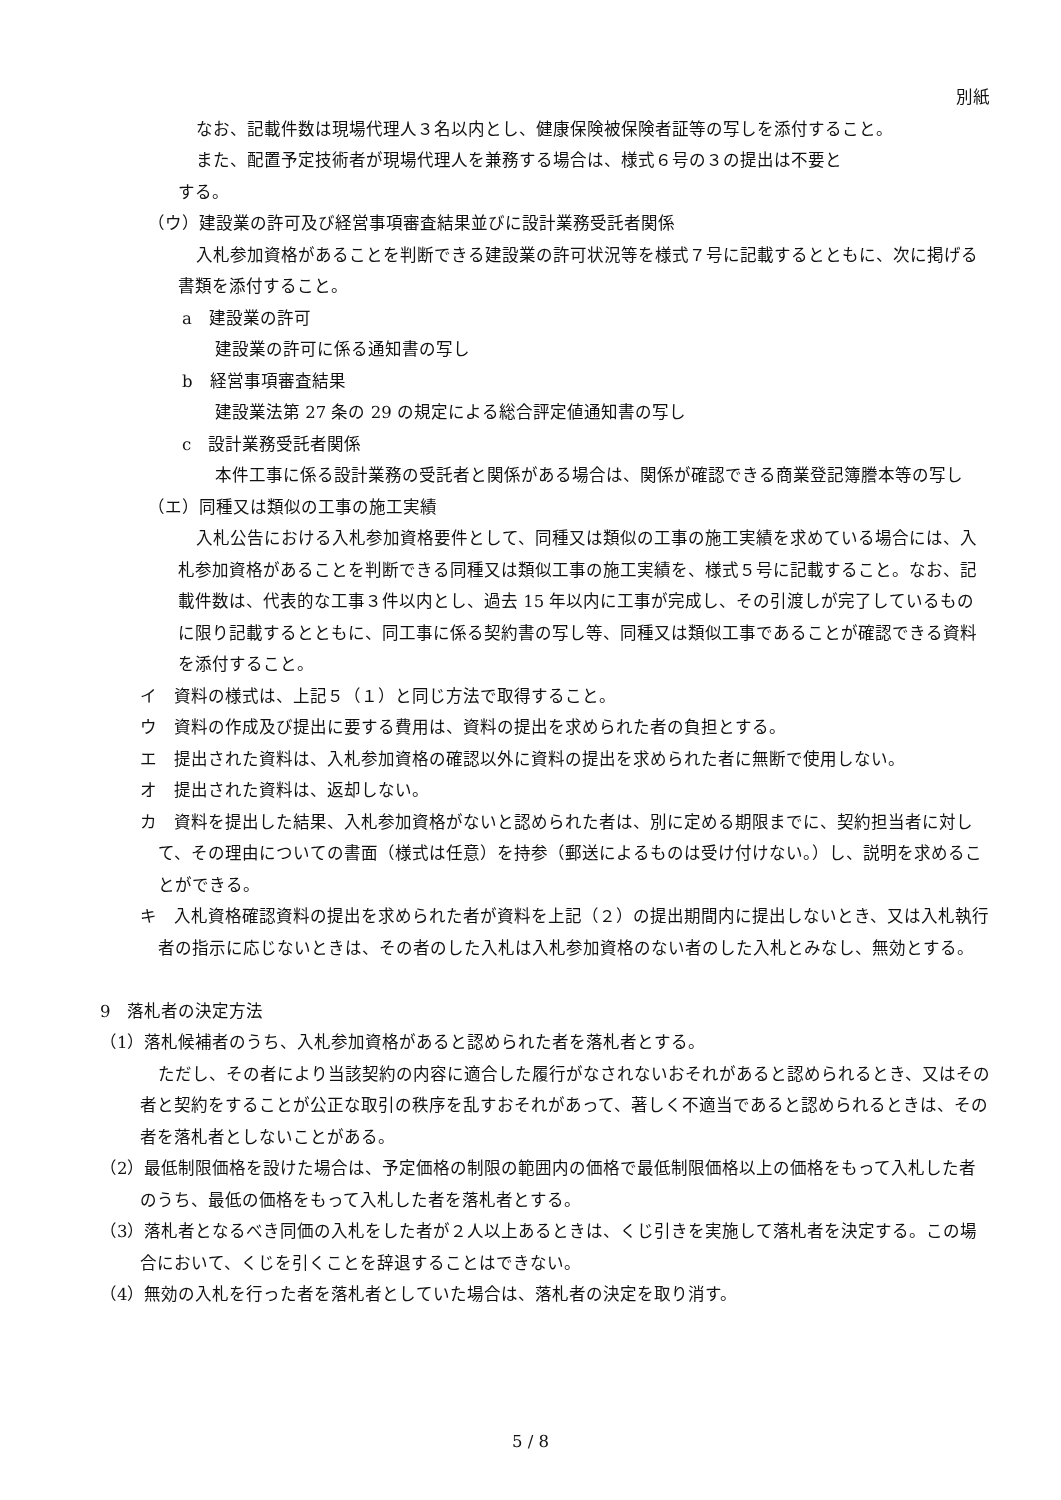別紙
なお、記載件数は現場代理人３名以内とし、健康保険被保険者証等の写しを添付すること。
また、配置予定技術者が現場代理人を兼務する場合は、様式６号の３の提出は不要と
する。
（ウ）建設業の許可及び経営事項審査結果並びに設計業務受託者関係
入札参加資格があることを判断できる建設業の許可状況等を様式７号に記載するとともに、次に掲げる書類を添付すること。
a　建設業の許可
建設業の許可に係る通知書の写し
b　経営事項審査結果
建設業法第 27 条の 29 の規定による総合評定値通知書の写し
c　設計業務受託者関係
本件工事に係る設計業務の受託者と関係がある場合は、関係が確認できる商業登記簿謄本等の写し
（エ）同種又は類似の工事の施工実績
入札公告における入札参加資格要件として、同種又は類似の工事の施工実績を求めている場合には、入札参加資格があることを判断できる同種又は類似工事の施工実績を、様式５号に記載すること。なお、記載件数は、代表的な工事３件以内とし、過去 15 年以内に工事が完成し、その引渡しが完了しているものに限り記載するとともに、同工事に係る契約書の写し等、同種又は類似工事であることが確認できる資料を添付すること。
イ　資料の様式は、上記５（１）と同じ方法で取得すること。
ウ　資料の作成及び提出に要する費用は、資料の提出を求められた者の負担とする。
エ　提出された資料は、入札参加資格の確認以外に資料の提出を求められた者に無断で使用しない。
オ　提出された資料は、返却しない。
カ　資料を提出した結果、入札参加資格がないと認められた者は、別に定める期限までに、契約担当者に対して、その理由についての書面（様式は任意）を持参（郵送によるものは受け付けない。）し、説明を求めることができる。
キ　入札資格確認資料の提出を求められた者が資料を上記（２）の提出期間内に提出しないとき、又は入札執行者の指示に応じないときは、その者のした入札は入札参加資格のない者のした入札とみなし、無効とする。
9　落札者の決定方法
（1）落札候補者のうち、入札参加資格があると認められた者を落札者とする。
ただし、その者により当該契約の内容に適合した履行がなされないおそれがあると認められるとき、又はその者と契約をすることが公正な取引の秩序を乱すおそれがあって、著しく不適当であると認められるときは、その者を落札者としないことがある。
（2）最低制限価格を設けた場合は、予定価格の制限の範囲内の価格で最低制限価格以上の価格をもって入札した者のうち、最低の価格をもって入札した者を落札者とする。
（3）落札者となるべき同価の入札をした者が２人以上あるときは、くじ引きを実施して落札者を決定する。この場合において、くじを引くことを辞退することはできない。
（4）無効の入札を行った者を落札者としていた場合は、落札者の決定を取り消す。
5 / 8